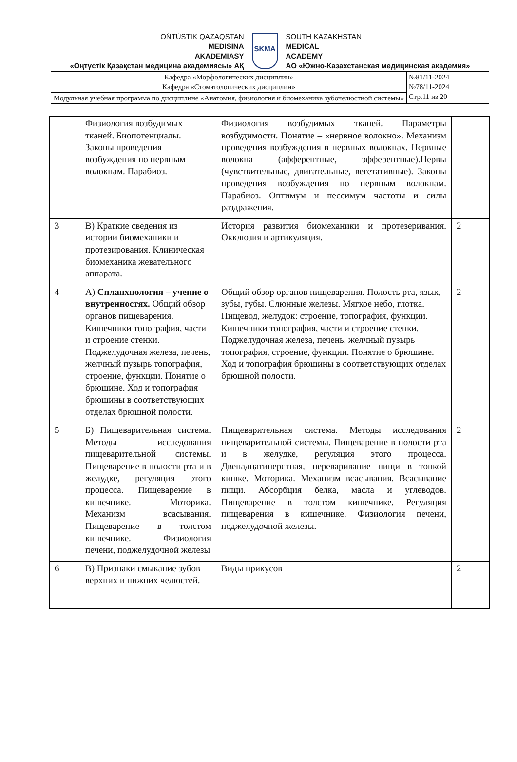| OŃTÚSTIK QAZAQSTAN MEDISINA AKADEMIASY «Оңтүстік Қазақстан медицина академиясы» АҚ SKMA SOUTH KAZAKHSTAN MEDICAL ACADEMY АО «Южно-Казахстанская медицинская академия» | |
| Кафедра «Морфологических дисциплин» Кафедра «Стоматологических дисциплин» | №81/11-2024 №78/11-2024 Стр.11 из 20 |
| Модульная учебная программа по дисциплине «Анатомия, физиология и биомеханика зубочелюстной системы» | |
| | Физиология возбудимых тканей. Биопотенциалы. Законы проведения возбуждения по нервным волокнам. Парабиоз. | Физиология возбудимых тканей. Параметры возбудимости. Понятие – «нервное волокно». Механизм проведения возбуждения в нервных волокнах. Нервные волокна (афферентные, эфферентные).Нервы (чувствительные, двигательные, вегетативные). Законы проведения возбуждения по нервным волокнам. Парабиоз. Оптимум и пессимум частоты и силы раздражения. | |
| 3 | В) Краткие сведения из истории биомеханики и протезирования. Клиническая биомеханика жевательного аппарата. | История развития биомеханики и протезеривания. Окклюзия и артикуляция. | 2 |
| 4 | А) Спланхнология – учение о внутренностях. Общий обзор органов пищеварения. Кишечники топография, части и строение стенки. Поджелудочная железа, печень, желчный пузырь топография, строение, функции. Понятие о брюшине. Ход и топография брюшины в соответствующих отделах брюшной полости. | Общий обзор органов пищеварения. Полость рта, язык, зубы, губы. Слюнные железы. Мягкое небо, глотка. Пищевод, желудок: строение, топография, функции. Кишечники топография, части и строение стенки. Поджелудочная железа, печень, желчный пузырь топография, строение, функции. Понятие о брюшине. Ход и топография брюшины в соответствующих отделах брюшной полости. | 2 |
| 5 | Б) Пищеварительная система. Методы исследования пищеварительной системы. Пищеварение в полости рта и в желудке, регуляция этого процесса. Пищеварение в кишечнике. Моторика. Механизм всасывания. Пищеварение в толстом кишечнике. Физиология печени, поджелудочной железы | Пищеварительная система. Методы исследования пищеварительной системы. Пищеварение в полости рта и в желудке, регуляция этого процесса. Двенадцатиперстная, переваривание пищи в тонкой кишке. Моторика. Механизм всасывания. Всасывание пищи. Абсорбция белка, масла и углеводов. Пищеварение в толстом кишечнике. Регуляция пищеварения в кишечнике. Физиология печени, поджелудочной железы. | 2 |
| 6 | В) Признаки смыкание зубов верхних и нижних челюстей. | Виды прикусов | 2 |